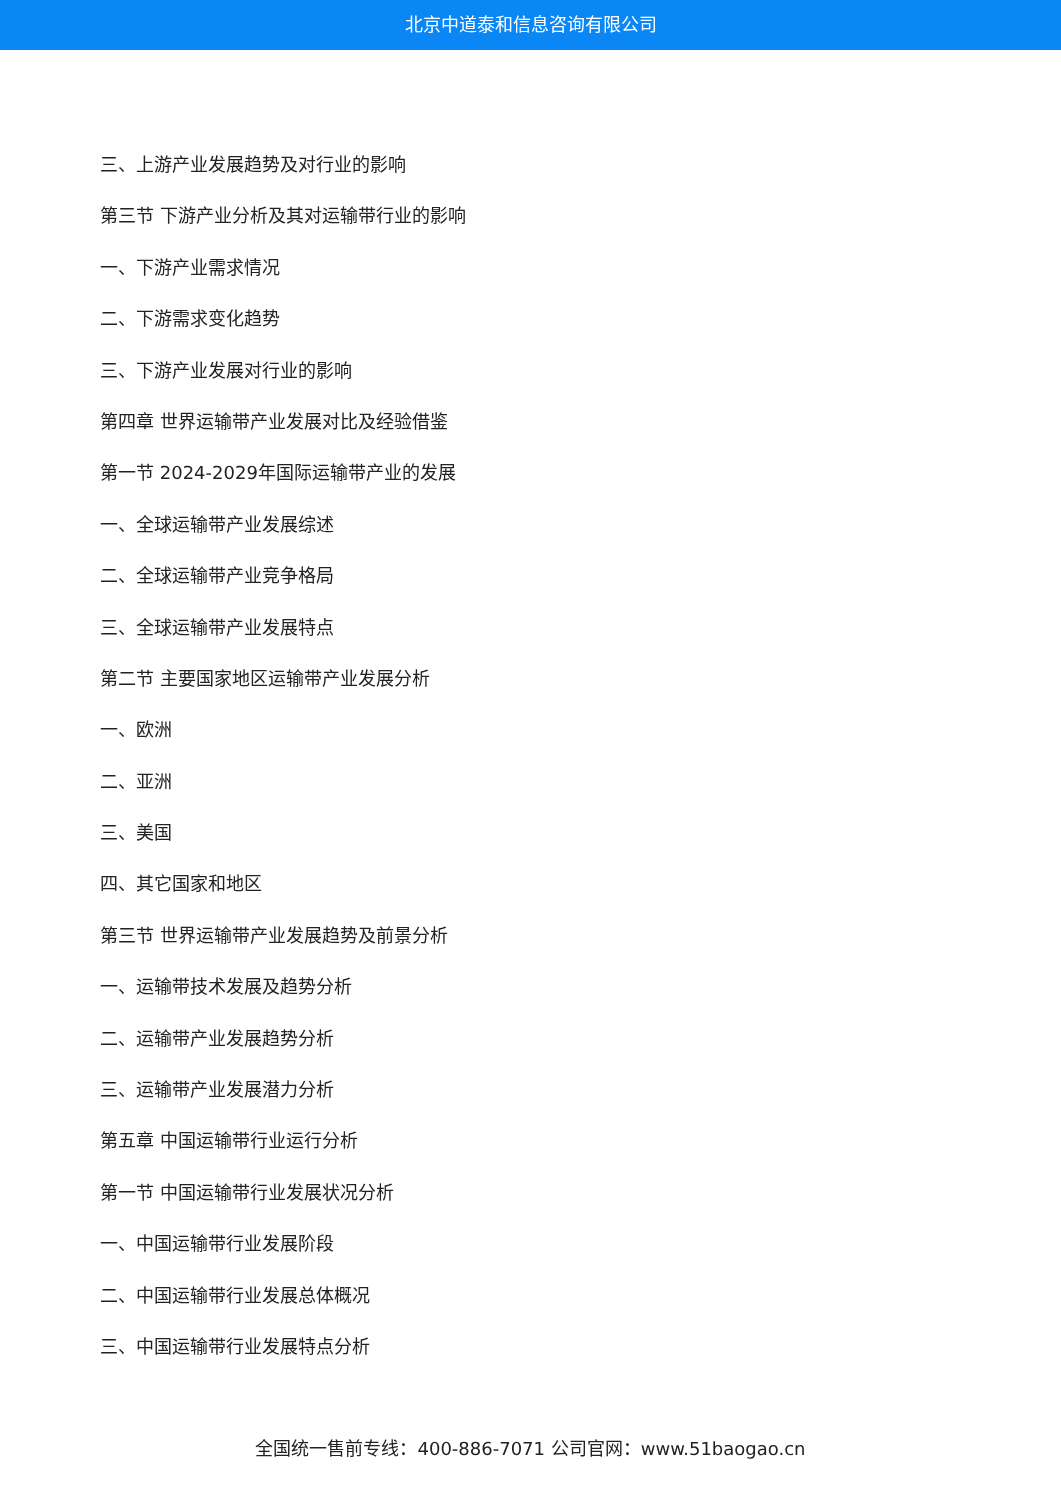北京中道泰和信息咨询有限公司
三、上游产业发展趋势及对行业的影响
第三节 下游产业分析及其对运输带行业的影响
一、下游产业需求情况
二、下游需求变化趋势
三、下游产业发展对行业的影响
第四章 世界运输带产业发展对比及经验借鉴
第一节 2024-2029年国际运输带产业的发展
一、全球运输带产业发展综述
二、全球运输带产业竞争格局
三、全球运输带产业发展特点
第二节 主要国家地区运输带产业发展分析
一、欧洲
二、亚洲
三、美国
四、其它国家和地区
第三节 世界运输带产业发展趋势及前景分析
一、运输带技术发展及趋势分析
二、运输带产业发展趋势分析
三、运输带产业发展潜力分析
第五章 中国运输带行业运行分析
第一节 中国运输带行业发展状况分析
一、中国运输带行业发展阶段
二、中国运输带行业发展总体概况
三、中国运输带行业发展特点分析
全国统一售前专线：400-886-7071 公司官网：www.51baogao.cn